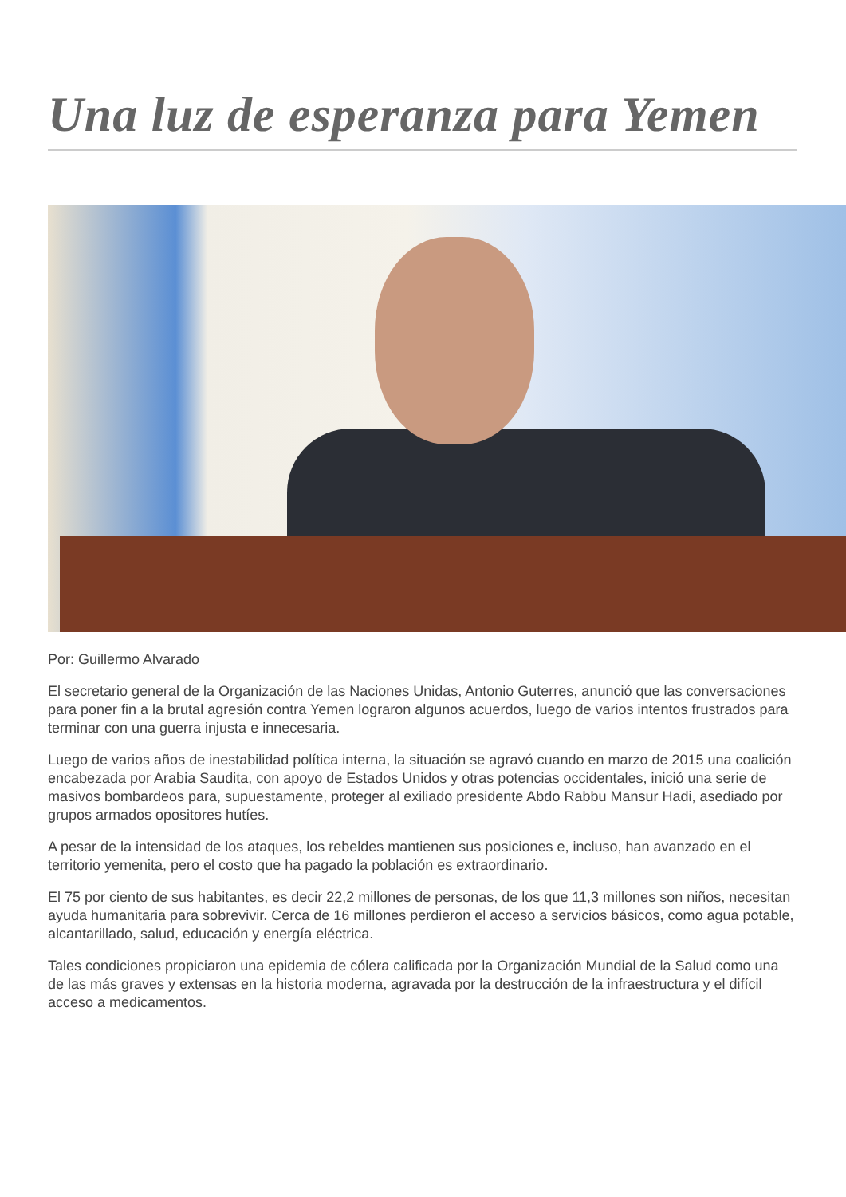Una luz de esperanza para Yemen
Por: Guillermo Alvarado
El secretario general de la Organización de las Naciones Unidas, Antonio Guterres, anunció que las conversaciones para poner fin a la brutal agresión contra Yemen lograron algunos acuerdos, luego de varios intentos frustrados para terminar con una guerra injusta e innecesaria.
Luego de varios años de inestabilidad política interna, la situación se agravó cuando en marzo de 2015 una coalición encabezada por Arabia Saudita, con apoyo de Estados Unidos y otras potencias occidentales, inició una serie de masivos bombardeos para, supuestamente, proteger al exiliado presidente Abdo Rabbu Mansur Hadi, asediado por grupos armados opositores hutíes.
A pesar de la intensidad de los ataques, los rebeldes mantienen sus posiciones e, incluso, han avanzado en el territorio yemenita, pero el costo que ha pagado la población es extraordinario.
El 75 por ciento de sus habitantes, es decir 22,2 millones de personas, de los que 11,3 millones son niños, necesitan ayuda humanitaria para sobrevivir. Cerca de 16 millones perdieron el acceso a servicios básicos, como agua potable, alcantarillado, salud, educación y energía eléctrica.
Tales condiciones propiciaron una epidemia de cólera calificada por la Organización Mundial de la Salud como una de las más graves y extensas en la historia moderna, agravada por la destrucción de la infraestructura y el difícil acceso a medicamentos.